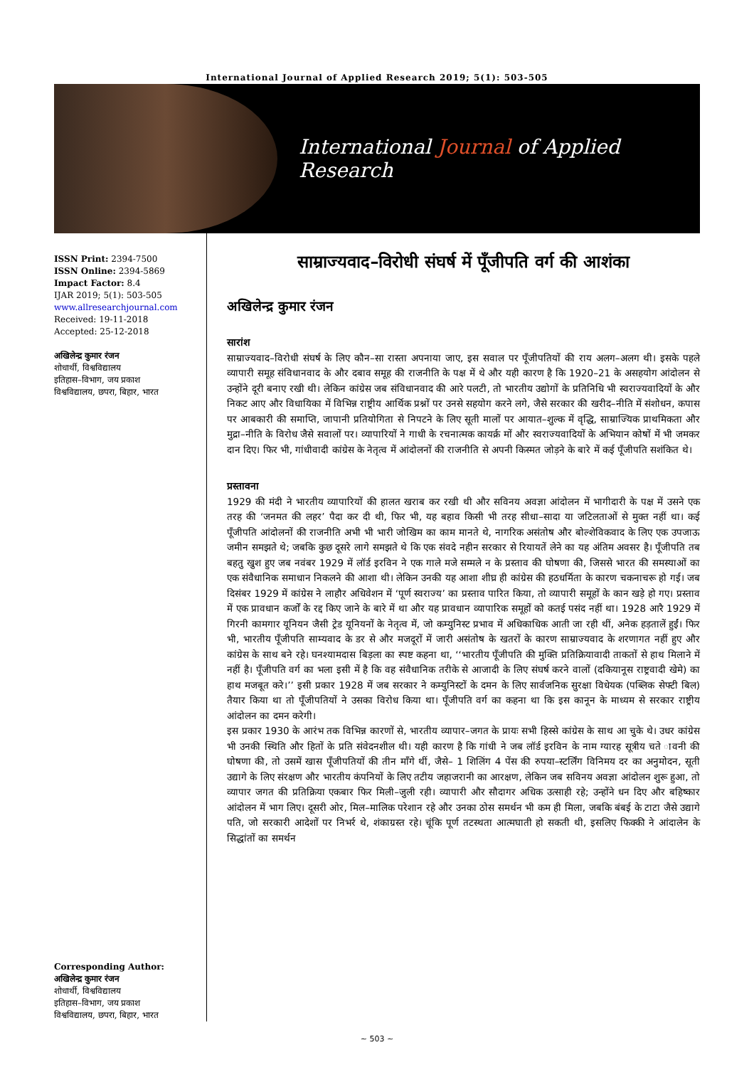International Journal of Applied Research 2019; 5(1): 503-505
International Journal of Applied Research
ISSN Print: 2394-7500
ISSN Online: 2394-5869
Impact Factor: 8.4
IJAR 2019; 5(1): 503-505
www.allresearchjournal.com
Received: 19-11-2018
Accepted: 25-12-2018
अखिलेन्द्र कुमार रंजन
शोधार्थी, विश्वविद्यालय
इतिहास–विभाग, जय प्रकाश
विश्वविद्यालय, छपरा, बिहार, भारत
Corresponding Author:
अखिलेन्द्र कुमार रंजन
शोधार्थी, विश्वविद्यालय
इतिहास–विभाग, जय प्रकाश
विश्वविद्यालय, छपरा, बिहार, भारत
साम्राज्यवाद–विरोधी संघर्ष में पूँजीपति वर्ग की आशंका
अखिलेन्द्र कुमार रंजन
सारांश
साम्राज्यवाद–विरोधी संघर्ष के लिए कौन–सा रास्ता अपनाया जाए, इस सवाल पर पूँजीपतियों की राय अलग–अलग थी। इसके पहले व्यापारी समूह संविधानवाद के और दबाव समूह की राजनीति के पक्ष में थे और यही कारण है कि 1920–21 के असहयोग आंदोलन से उन्होंने दूरी बनाए रखी थी। लेकिन कांग्रेस जब संविधानवाद की आरे पलटी, तो भारतीय उद्योगों के प्रतिनिधि भी स्वराज्यवादियों के और निकट आए और विधायिका में विभिन्न राष्ट्रीय आर्थिक प्रश्नों पर उनसे सहयोग करने लगे, जैसे सरकार की खरीद–नीति में संशोधन, कपास पर आबकारी की समाप्ति, जापानी प्रतियोगिता से निपटने के लिए सूती मालों पर आयात–शुल्क में वृद्धि, साम्राज्यिक प्राथमिकता और मुद्रा–नीति के विरोध जैसे सवालों पर। व्यापारियों ने गाधी के रचनात्मक कायर्क्र मों और स्वराज्यवादियों के अभियान कोषों में भी जमकर दान दिए। फिर भी, गांधीवादी कांग्रेस के नेतृत्व में आंदोलनों की राजनीति से अपनी किस्मत जोड़ने के बारे में कई पूँजीपति सशंकित थे।
प्रस्तावना
1929 की मंदी ने भारतीय व्यापारियों की हालत खराब कर रखी थी और सविनय अवज्ञा आंदोलन में भागीदारी के पक्ष में उसने एक तरह की ‘जनमत की लहर’ पैदा कर दी थी, फिर भी, यह बहाव किसी भी तरह सीधा–सादा या जटिलताओं से मुक्त नहीं था। कई पूँजीपति आंदोलनों की राजनीति अभी भी भारी जोखिम का काम मानते थे, नागरिक असंतोष और बोल्शेविकवाद के लिए एक उपजाऊ जमीन समझते थे; जबकि कुछ दूसरे लागे समझते थे कि एक संवदे नहीन सरकार से रियायतें लेने का यह अंतिम अवसर है। पूँजीपति तब बहतु खुश हुए जब नवंबर 1929 में लॉर्ड इरविन ने एक गाले मजे सम्मले न के प्रस्ताव की घोषणा की, जिससे भारत की समस्याओं का एक संवैधानिक समाधान निकलने की आशा थी। लेकिन उनकी यह आशा शीघ्र ही कांग्रेस की हठधर्मिता के कारण चकनाचरू हो गई। जब दिसंबर 1929 में कांग्रेस ने लाहौर अधिवेशन में ‘पूर्ण स्वराज्य’ का प्रस्ताव पारित किया, तो व्यापारी समूहों के कान खड़े हो गए। प्रस्ताव में एक प्रावधान कर्जों के रद्द किए जाने के बारे में था और यह प्रावधान व्यापारिक समूहों को कतई पसंद नहीं था। 1928 आरै 1929 में गिरनी कामगार यूनियन जैसी ट्रेड यूनियनों के नेतृत्व में, जो कम्युनिस्ट प्रभाव में अधिकाधिक आती जा रही थीं, अनेक हड़तालें हुईं। फिर भी, भारतीय पूँजीपति साम्यवाद के डर से और मजदूरों में जारी असंतोष के खतरों के कारण साम्राज्यवाद के शरणागत नहीं हुए और कांग्रेस के साथ बने रहे। घनश्यामदास बिड़ला का स्पष्ट कहना था, ‘‘भारतीय पूँजीपति की मुक्ति प्रतिक्रियावादी ताकतों से हाथ मिलाने में नहीं है। पूँजीपति वर्ग का भला इसी में है कि वह संवैधानिक तरीके से आजादी के लिए संघर्ष करने वालों (दकियानूस राष्ट्रवादी खेमे) का हाथ मजबूत करे।’’ इसी प्रकार 1928 में जब सरकार ने कम्युनिस्टों के दमन के लिए सार्वजनिक सुरक्षा विधेयक (पब्लिक सेफ्टी बिल) तैयार किया था तो पूँजीपतियों ने उसका विरोध किया था। पूँजीपति वर्ग का कहना था कि इस कानून के माध्यम से सरकार राष्ट्रीय आंदोलन का दमन करेगी।
इस प्रकार 1930 के आरंभ तक विभिन्न कारणों से, भारतीय व्यापार–जगत के प्रायः सभी हिस्से कांग्रेस के साथ आ चुके थे। उधर कांग्रेस भी उनकी स्थिति और हितों के प्रति संवेदनशील थी। यही कारण है कि गांधी ने जब लॉर्ड इरविन के नाम ग्यारह सूत्रीय चते ावनी की घोषणा की, तो उसमें खास पूँजीपतियों की तीन माँगे थीं, जैसे– 1 शिलिंग 4 पेंस की रुपया–स्टर्लिंग विनिमय दर का अनुमोदन, सूती उद्यागे के लिए संरक्षण और भारतीय कंपनियों के लिए तटीय जहाजरानी का आरक्षण, लेकिन जब सविनय अवज्ञा आंदोलन शुरू हुआ, तो व्यापार जगत की प्रतिक्रिया एकबार फिर मिली–जुली रही। व्यापारी और सौदागर अधिक उत्साही रहे; उन्होंने धन दिए और बहिष्कार आंदोलन में भाग लिए। दूसरी ओर, मिल–मालिक परेशान रहे और उनका ठोस समर्थन भी कम ही मिला, जबकि बंबई के टाटा जैसे उद्यागे पति, जो सरकारी आदेशों पर निभर्र थे, शंकाग्रस्त रहे। चूंकि पूर्ण तटस्थता आत्मघाती हो सकती थी, इसलिए फिक्की ने आंदालेन के सिद्धांतों का समर्थन
~ 503 ~